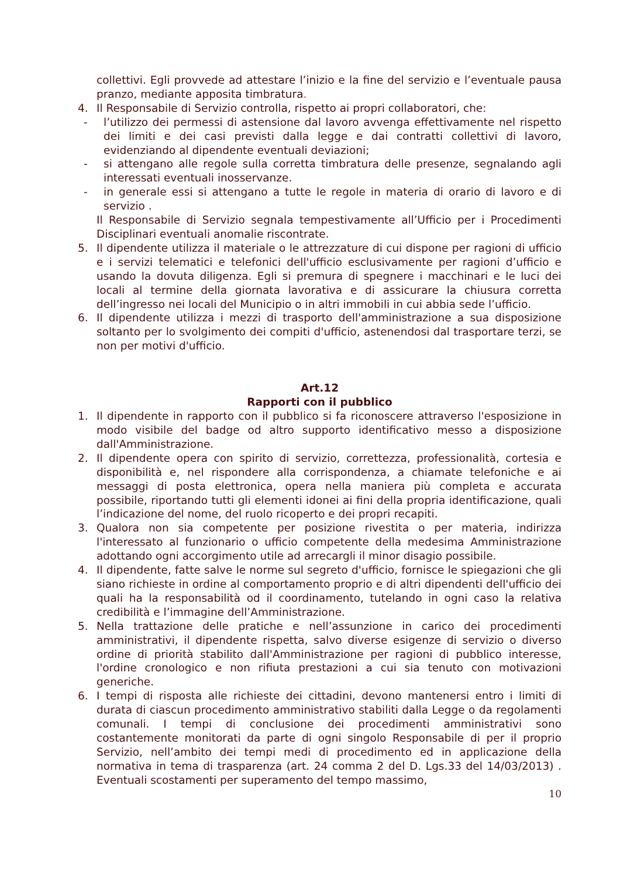collettivi. Egli provvede ad attestare l’inizio e la fine del servizio e l’eventuale pausa pranzo, mediante apposita timbratura.
4. Il Responsabile di Servizio controlla, rispetto ai propri collaboratori, che:
- l’utilizzo dei permessi di astensione dal lavoro avvenga effettivamente nel rispetto dei limiti e dei casi previsti dalla legge e dai contratti collettivi di lavoro, evidenziando al dipendente eventuali deviazioni;
- si attengano alle regole sulla corretta timbratura delle presenze, segnalando agli interessati eventuali inosservanze.
- in generale essi si attengano a tutte le regole in materia di orario di lavoro e di servizio .
Il Responsabile di Servizio segnala tempestivamente all’Ufficio per i Procedimenti Disciplinari eventuali anomalie riscontrate.
5. Il dipendente utilizza il materiale o le attrezzature di cui dispone per ragioni di ufficio e i servizi telematici e telefonici dell'ufficio esclusivamente per ragioni d’ufficio e usando la dovuta diligenza. Egli si premura di spegnere i macchinari e le luci dei locali al termine della giornata lavorativa e di assicurare la chiusura corretta dell’ingresso nei locali del Municipio o in altri immobili in cui abbia sede l’ufficio.
6. Il dipendente utilizza i mezzi di trasporto dell'amministrazione a sua disposizione soltanto per lo svolgimento dei compiti d'ufficio, astenendosi dal trasportare terzi, se non per motivi d'ufficio.
Art.12
Rapporti con il pubblico
1. Il dipendente in rapporto con il pubblico si fa riconoscere attraverso l'esposizione in modo visibile del badge od altro supporto identificativo messo a disposizione dall'Amministrazione.
2. Il dipendente opera con spirito di servizio, correttezza, professionalità, cortesia e disponibilità e, nel rispondere alla corrispondenza, a chiamate telefoniche e ai messaggi di posta elettronica, opera nella maniera più completa e accurata possibile, riportando tutti gli elementi idonei ai fini della propria identificazione, quali l’indicazione del nome, del ruolo ricoperto e dei propri recapiti.
3. Qualora non sia competente per posizione rivestita o per materia, indirizza l'interessato al funzionario o ufficio competente della medesima Amministrazione adottando ogni accorgimento utile ad arrecargli il minor disagio possibile.
4. Il dipendente, fatte salve le norme sul segreto d'ufficio, fornisce le spiegazioni che gli siano richieste in ordine al comportamento proprio e di altri dipendenti dell'ufficio dei quali ha la responsabilità od il coordinamento, tutelando in ogni caso la relativa credibilità e l’immagine dell’Amministrazione.
5. Nella trattazione delle pratiche e nell’assunzione in carico dei procedimenti amministrativi, il dipendente rispetta, salvo diverse esigenze di servizio o diverso ordine di priorità stabilito dall'Amministrazione per ragioni di pubblico interesse, l'ordine cronologico e non rifiuta prestazioni a cui sia tenuto con motivazioni generiche.
6. I tempi di risposta alle richieste dei cittadini, devono mantenersi entro i limiti di durata di ciascun procedimento amministrativo stabiliti dalla Legge o da regolamenti comunali. I tempi di conclusione dei procedimenti amministrativi sono costantemente monitorati da parte di ogni singolo Responsabile di per il proprio Servizio, nell’ambito dei tempi medi di procedimento ed in applicazione della normativa in tema di trasparenza (art. 24 comma 2 del D. Lgs.33 del 14/03/2013) . Eventuali scostamenti per superamento del tempo massimo,
10